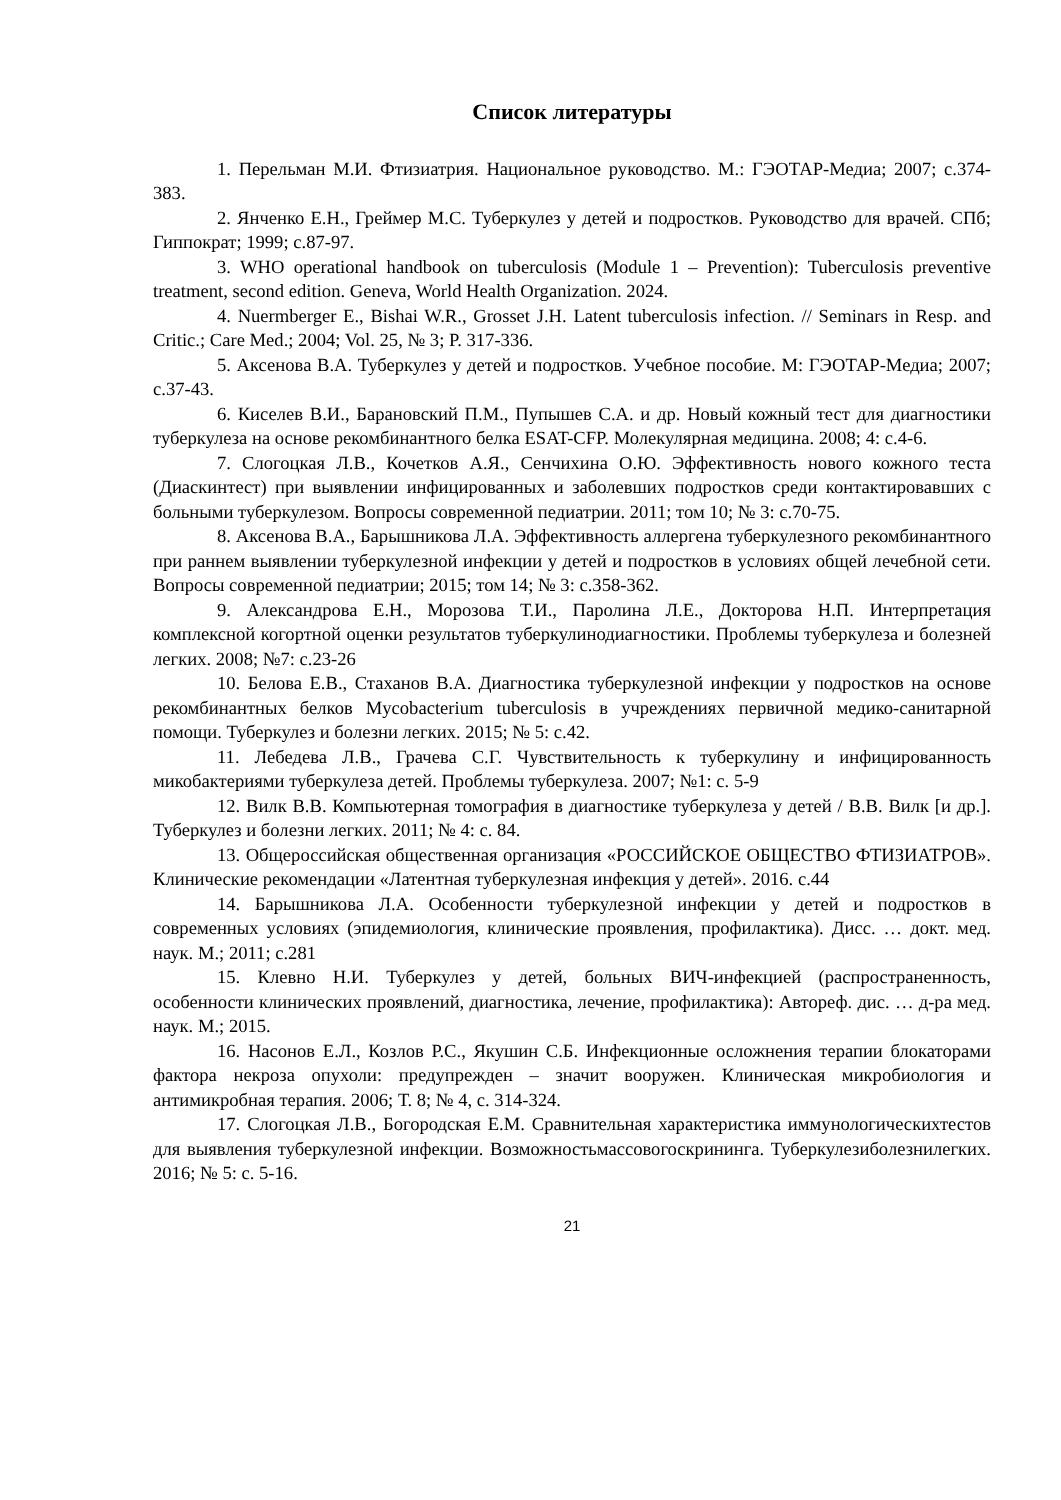Список литературы
1. Перельман М.И. Фтизиатрия. Национальное руководство. М.: ГЭОТАР-Медиа; 2007; с.374-383.
2. Янченко Е.Н., Греймер М.С. Туберкулез у детей и подростков. Руководство для врачей. СПб; Гиппократ; 1999; с.87-97.
3. WHO operational handbook on tuberculosis (Module 1 – Prevention): Tuberculosis preventive treatment, second edition. Geneva, World Health Organization. 2024.
4. Nuermberger E., Bishai W.R., Grosset J.H. Latent tuberculosis infection. // Seminars in Resp. and Critic.; Care Med.; 2004; Vol. 25, № 3; P. 317-336.
5. Аксенова В.А. Туберкулез у детей и подростков. Учебное пособие. М: ГЭОТАР-Медиа; 2007; с.37-43.
6. Киселев В.И., Барановский П.М., Пупышев С.А. и др. Новый кожный тест для диагностики туберкулеза на основе рекомбинантного белка ESAT-CFP. Молекулярная медицина. 2008; 4: с.4-6.
7. Слогоцкая Л.В., Кочетков А.Я., Сенчихина О.Ю. Эффективность нового кожного теста (Диаскинтест) при выявлении инфицированных и заболевших подростков среди контактировавших с больными туберкулезом. Вопросы современной педиатрии. 2011; том 10; № 3: с.70-75.
8. Аксенова В.А., Барышникова Л.А. Эффективность аллергена туберкулезного рекомбинантного при раннем выявлении туберкулезной инфекции у детей и подростков в условиях общей лечебной сети. Вопросы современной педиатрии; 2015; том 14; № 3: с.358-362.
9. Александрова Е.Н., Морозова Т.И., Паролина Л.Е., Докторова Н.П. Интерпретация комплексной когортной оценки результатов туберкулинодиагностики. Проблемы туберкулеза и болезней легких. 2008; №7: с.23-26
10. Белова Е.В., Стаханов В.А. Диагностика туберкулезной инфекции у подростков на основе рекомбинантных белков Mycobacterium tuberculosis в учреждениях первичной медико-санитарной помощи. Туберкулез и болезни легких. 2015; № 5: с.42.
11. Лебедева Л.В., Грачева С.Г. Чувствительность к туберкулину и инфицированность микобактериями туберкулеза детей. Проблемы туберкулеза. 2007; №1: с. 5-9
12. Вилк В.В. Компьютерная томография в диагностике туберкулеза у детей / В.В. Вилк [и др.]. Туберкулез и болезни легких. 2011; № 4: с. 84.
13. Общероссийская общественная организация «РОССИЙСКОЕ ОБЩЕСТВО ФТИЗИАТРОВ». Клинические рекомендации «Латентная туберкулезная инфекция у детей». 2016. с.44
14. Барышникова Л.А. Особенности туберкулезной инфекции у детей и подростков в современных условиях (эпидемиология, клинические проявления, профилактика). Дисс. … докт. мед. наук. М.; 2011; с.281
15. Клевно Н.И. Туберкулез у детей, больных ВИЧ-инфекцией (распространенность, особенности клинических проявлений, диагностика, лечение, профилактика): Автореф. дис. … д-ра мед. наук. М.; 2015.
16. Насонов Е.Л., Козлов Р.С., Якушин С.Б. Инфекционные осложнения терапии блокаторами фактора некроза опухоли: предупрежден – значит вооружен. Клиническая микробиология и антимикробная терапия. 2006; Т. 8; № 4, с. 314-324.
17. Слогоцкая Л.В., Богородская Е.М. Сравнительная характеристика иммунологическихтестов для выявления туберкулезной инфекции. Возможностьмассовогоскрининга. Туберкулезиболезнилегких. 2016; № 5: с. 5-16.
21